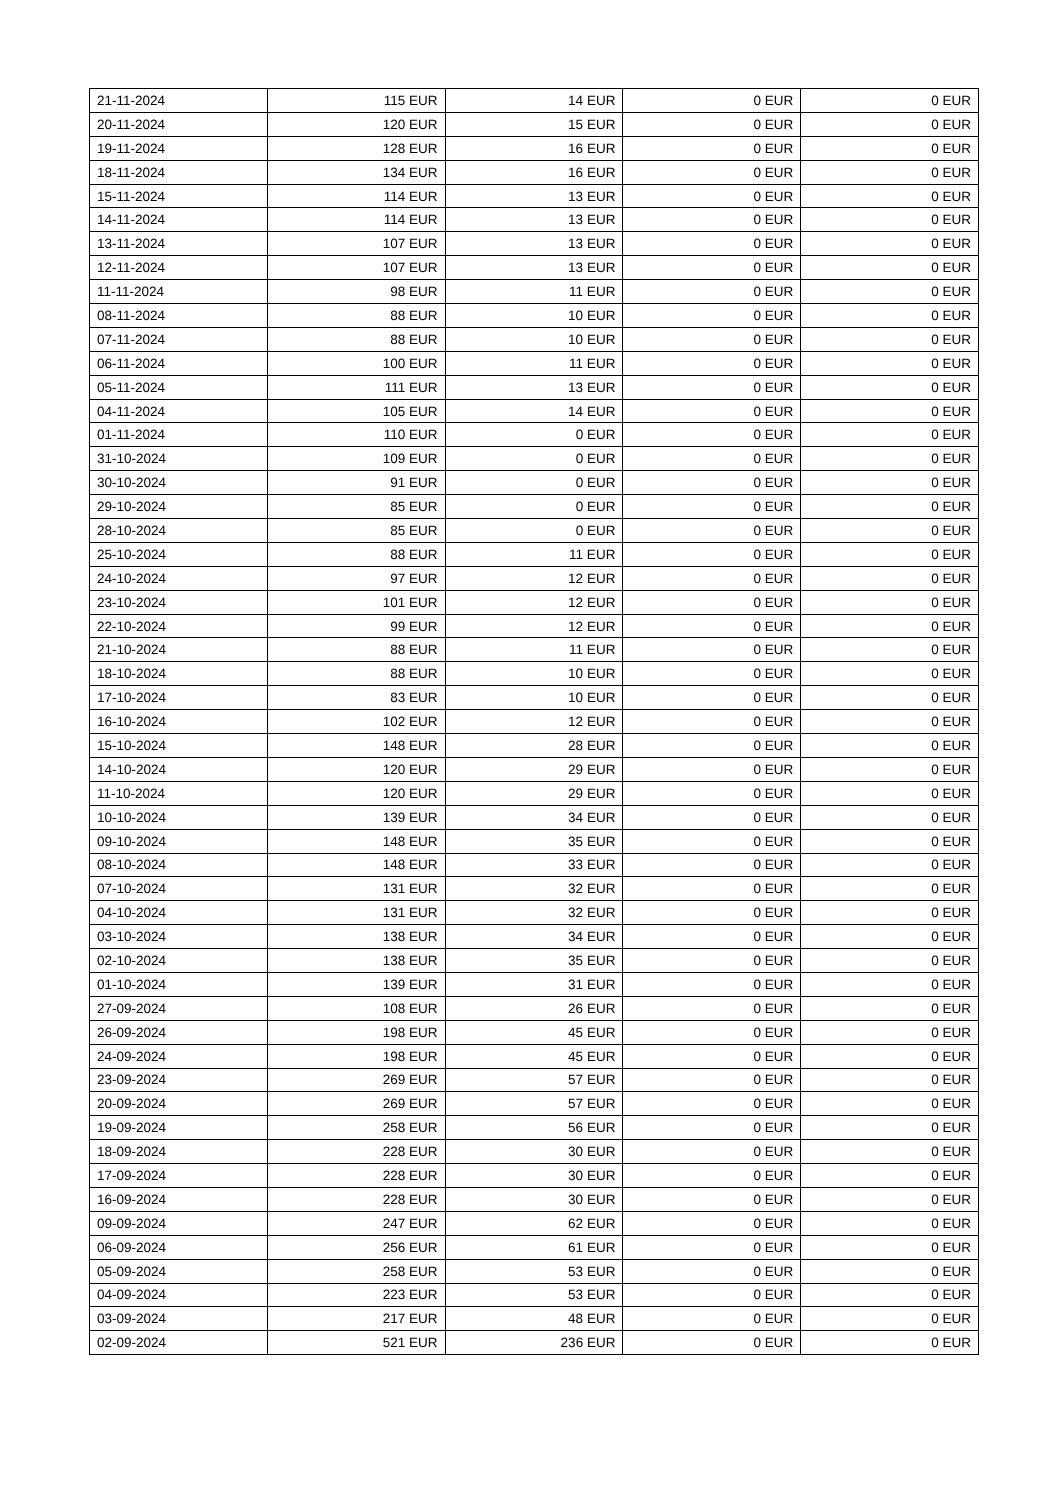| 21-11-2024 | 115 EUR | 14 EUR | 0 EUR | 0 EUR |
| 20-11-2024 | 120 EUR | 15 EUR | 0 EUR | 0 EUR |
| 19-11-2024 | 128 EUR | 16 EUR | 0 EUR | 0 EUR |
| 18-11-2024 | 134 EUR | 16 EUR | 0 EUR | 0 EUR |
| 15-11-2024 | 114 EUR | 13 EUR | 0 EUR | 0 EUR |
| 14-11-2024 | 114 EUR | 13 EUR | 0 EUR | 0 EUR |
| 13-11-2024 | 107 EUR | 13 EUR | 0 EUR | 0 EUR |
| 12-11-2024 | 107 EUR | 13 EUR | 0 EUR | 0 EUR |
| 11-11-2024 | 98 EUR | 11 EUR | 0 EUR | 0 EUR |
| 08-11-2024 | 88 EUR | 10 EUR | 0 EUR | 0 EUR |
| 07-11-2024 | 88 EUR | 10 EUR | 0 EUR | 0 EUR |
| 06-11-2024 | 100 EUR | 11 EUR | 0 EUR | 0 EUR |
| 05-11-2024 | 111 EUR | 13 EUR | 0 EUR | 0 EUR |
| 04-11-2024 | 105 EUR | 14 EUR | 0 EUR | 0 EUR |
| 01-11-2024 | 110 EUR | 0 EUR | 0 EUR | 0 EUR |
| 31-10-2024 | 109 EUR | 0 EUR | 0 EUR | 0 EUR |
| 30-10-2024 | 91 EUR | 0 EUR | 0 EUR | 0 EUR |
| 29-10-2024 | 85 EUR | 0 EUR | 0 EUR | 0 EUR |
| 28-10-2024 | 85 EUR | 0 EUR | 0 EUR | 0 EUR |
| 25-10-2024 | 88 EUR | 11 EUR | 0 EUR | 0 EUR |
| 24-10-2024 | 97 EUR | 12 EUR | 0 EUR | 0 EUR |
| 23-10-2024 | 101 EUR | 12 EUR | 0 EUR | 0 EUR |
| 22-10-2024 | 99 EUR | 12 EUR | 0 EUR | 0 EUR |
| 21-10-2024 | 88 EUR | 11 EUR | 0 EUR | 0 EUR |
| 18-10-2024 | 88 EUR | 10 EUR | 0 EUR | 0 EUR |
| 17-10-2024 | 83 EUR | 10 EUR | 0 EUR | 0 EUR |
| 16-10-2024 | 102 EUR | 12 EUR | 0 EUR | 0 EUR |
| 15-10-2024 | 148 EUR | 28 EUR | 0 EUR | 0 EUR |
| 14-10-2024 | 120 EUR | 29 EUR | 0 EUR | 0 EUR |
| 11-10-2024 | 120 EUR | 29 EUR | 0 EUR | 0 EUR |
| 10-10-2024 | 139 EUR | 34 EUR | 0 EUR | 0 EUR |
| 09-10-2024 | 148 EUR | 35 EUR | 0 EUR | 0 EUR |
| 08-10-2024 | 148 EUR | 33 EUR | 0 EUR | 0 EUR |
| 07-10-2024 | 131 EUR | 32 EUR | 0 EUR | 0 EUR |
| 04-10-2024 | 131 EUR | 32 EUR | 0 EUR | 0 EUR |
| 03-10-2024 | 138 EUR | 34 EUR | 0 EUR | 0 EUR |
| 02-10-2024 | 138 EUR | 35 EUR | 0 EUR | 0 EUR |
| 01-10-2024 | 139 EUR | 31 EUR | 0 EUR | 0 EUR |
| 27-09-2024 | 108 EUR | 26 EUR | 0 EUR | 0 EUR |
| 26-09-2024 | 198 EUR | 45 EUR | 0 EUR | 0 EUR |
| 24-09-2024 | 198 EUR | 45 EUR | 0 EUR | 0 EUR |
| 23-09-2024 | 269 EUR | 57 EUR | 0 EUR | 0 EUR |
| 20-09-2024 | 269 EUR | 57 EUR | 0 EUR | 0 EUR |
| 19-09-2024 | 258 EUR | 56 EUR | 0 EUR | 0 EUR |
| 18-09-2024 | 228 EUR | 30 EUR | 0 EUR | 0 EUR |
| 17-09-2024 | 228 EUR | 30 EUR | 0 EUR | 0 EUR |
| 16-09-2024 | 228 EUR | 30 EUR | 0 EUR | 0 EUR |
| 09-09-2024 | 247 EUR | 62 EUR | 0 EUR | 0 EUR |
| 06-09-2024 | 256 EUR | 61 EUR | 0 EUR | 0 EUR |
| 05-09-2024 | 258 EUR | 53 EUR | 0 EUR | 0 EUR |
| 04-09-2024 | 223 EUR | 53 EUR | 0 EUR | 0 EUR |
| 03-09-2024 | 217 EUR | 48 EUR | 0 EUR | 0 EUR |
| 02-09-2024 | 521 EUR | 236 EUR | 0 EUR | 0 EUR |